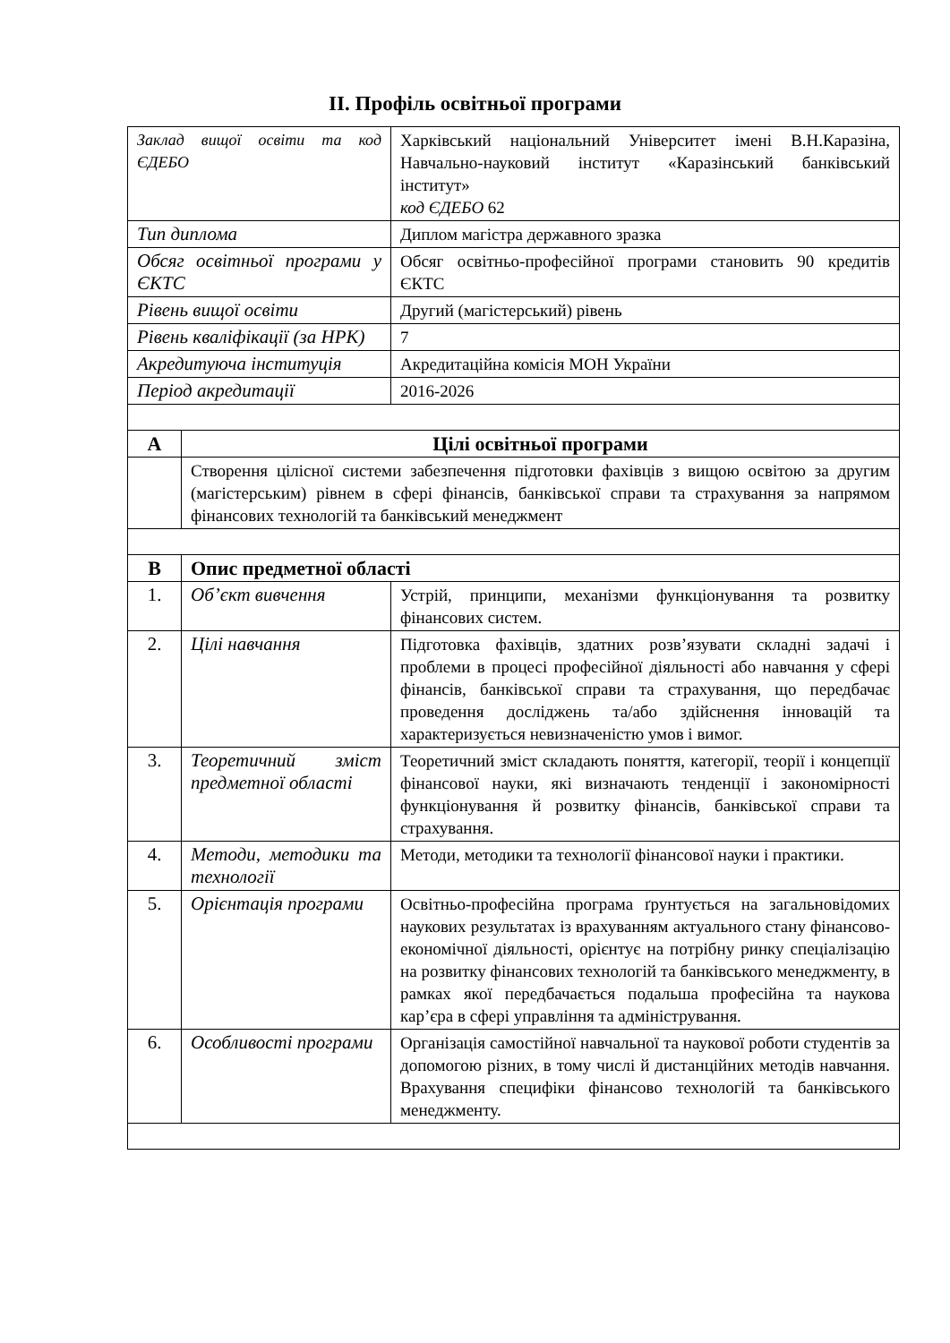ІІ. Профіль освітньої програми
| Заклад вищої освіти та код ЄДЕБО | | Харківський національний Університет імені В.Н.Каразіна, Навчально-науковий інститут «Каразінський банківський інститут» код ЄДЕБО 62 |
| Тип диплома | | Диплом магістра державного зразка |
| Обсяг освітньої програми у ЄКТС | | Обсяг освітньо-професійної програми становить 90 кредитів ЄКТС |
| Рівень вищої освіти | | Другий (магістерський) рівень |
| Рівень кваліфікації (за НРК) | | 7 |
| Акредитуюча інституція | | Акредитаційна комісія МОН України |
| Період акредитації | | 2016-2026 |
| А | Цілі освітньої програми | |
| | Створення цілісної системи забезпечення підготовки фахівців з вищою освітою за другим (магістерським) рівнем в сфері фінансів, банківської справи та страхування за напрямом фінансових технологій та банківський менеджмент | |
| В | Опис предметної області | |
| 1. | Об’єкт вивчення | Устрій, принципи, механізми функціонування та розвитку фінансових систем. |
| 2. | Цілі навчання | Підготовка фахівців, здатних розв’язувати складні задачі і проблеми в процесі професійної діяльності або навчання у сфері фінансів, банківської справи та страхування, що передбачає проведення досліджень та/або здійснення інновацій та характеризується невизначеністю умов і вимог. |
| 3. | Теоретичний зміст предметної області | Теоретичний зміст складають поняття, категорії, теорії і концепції фінансової науки, які визначають тенденції і закономірності функціонування й розвитку фінансів, банківської справи та страхування. |
| 4. | Методи, методики та технології | Методи, методики та технології фінансової науки і практики. |
| 5. | Орієнтація програми | Освітньо-професійна програма ґрунтується на загальновідомих наукових результатах із врахуванням актуального стану фінансово-економічної діяльності, орієнтує на потрібну ринку спеціалізацію на розвитку фінансових технологій та банківського менеджменту, в рамках якої передбачається подальша професійна та наукова кар’єра в сфері управління та адміністрування. |
| 6. | Особливості програми | Організація самостійної навчальної та наукової роботи студентів за допомогою різних, в тому числі й дистанційних методів навчання. Врахування специфіки фінансово технологій та банківського менеджменту. |